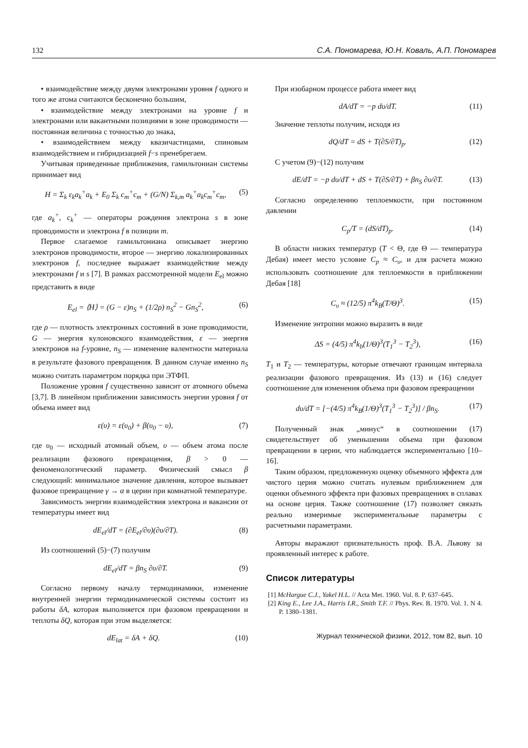132 С.А. Пономарева, Ю.Н. Коваль, А.П. Пономарев
• взаимодействие между двумя электронами уровня f одного и того же атома считаются бесконечно большим,
• взаимодействие между электронами на уровне f и электронами или вакантными позициями в зоне проводимости — постоянная величина с точностью до знака,
• взаимодействием между квазичастицами, спиновым взаимодействием и гибридизацией f−s пренебрегаем.
Учитывая приведенные приближения, гамильтониан системы принимает вид
H = Σ<sub>k</sub> ε<sub>k</sub>a<sub>k</sub><sup>+</sup>a<sub>k</sub> + E<sub>0</sub> Σ<sub>k</sub> c<sub>m</sub><sup>+</sup>c<sub>m</sub> + (G/N) Σ<sub>k,m</sub> a<sub>k</sub><sup>+</sup>a<sub>k</sub>c<sub>m</sub><sup>+</sup>c<sub>m</sub>, (5)
где a<sub>k</sub><sup>+</sup>, c<sub>k</sub><sup>+</sup> — операторы рождения электрона s в зоне проводимости и электрона f в позиции m.
Первое слагаемое гамильтониана описывает энергию электронов проводимости, второе — энергию локализированных электронов f, последнее выражает взаимодействие между электронами f и s [7]. В рамках рассмотренной модели E<sub>el</sub> можно представить в виде
E<sub>el</sub> = ⟨H⟩ = (G − ε)n<sub>S</sub> + (1/2ρ) n<sub>S</sub><sup>2</sup> − Gn<sub>S</sub><sup>2</sup>, (6)
где ρ — плотность электронных состояний в зоне проводимости, G — энергия кулоновского взаимодействия, ε — энергия электронов на f-уровне, n<sub>S</sub> — изменение валентности материала в результате фазового превращения. В данном случае именно n<sub>S</sub> можно считать параметром порядка при ЭТФП.
Положение уровня f существенно зависит от атомного объема [3,7]. В линейном приближении зависимость энергии уровня f от объема имеет вид
ε(υ) = ε(υ<sub>0</sub>) + β(υ<sub>0</sub> − υ), (7)
где υ<sub>0</sub> — исходный атомный объем, υ — объем атома после реализации фазового превращения, β > 0 — феноменологический параметр. Физический смысл β следующий: минимальное значение давления, которое вызывает фазовое превращение γ → α в церии при комнатной температуре.
Зависимость энергии взаимодействия электрона и вакансии от температуры имеет вид
dE<sub>el</sub>/dT = (∂E<sub>el</sub>/∂υ)(∂υ/∂T). (8)
Из соотношений (5)−(7) получим
dE<sub>el</sub>/dT = βn<sub>S</sub> ∂υ/∂T. (9)
Согласно первому началу термодинамики, изменение внутренней энергии термодинамической системы состоит из работы δA, которая выполняется при фазовом превращении и теплоты δQ, которая при этом выделяется:
dE<sub>lat</sub> = δA + δQ. (10)
При изобарном процессе работа имеет вид
dA/dT = −p dυ/dT. (11)
Значение теплоты получим, исходя из
dQ/dT = dS + T(∂S/∂T)<sub>p</sub>. (12)
С учетом (9)−(12) получим
dE/dT = −p dυ/dT + dS + T(∂S/∂T) + βn<sub>S</sub> ∂υ/∂T. (13)
Согласно определению теплоемкости, при постоянном давлении
C<sub>p</sub>/T = (dS/dT)<sub>p</sub>. (14)
В области низких температур (T < Θ, где Θ — температура Дебая) имеет место условие C<sub>p</sub> ≈ C<sub>υ</sub>, и для расчета можно использовать соотношение для теплоемкости в приближении Дебая [18]
C<sub>υ</sub> ≈ (12/5) π<sup>4</sup>k<sub>B</sub>(T/Θ)<sup>3</sup>. (15)
Изменение энтропии можно выразить в виде
ΔS = (4/5) π<sup>4</sup>k<sub>b</sub>(1/Θ)<sup>3</sup>(T<sub>1</sub><sup>3</sup> − T<sub>2</sub><sup>3</sup>), (16)
T<sub>1</sub> и T<sub>2</sub> — температуры, которые отвечают границам интервала реализации фазового превращения. Из (13) и (16) следует соотношение для изменения объема при фазовом превращении
dυ/dT = [−(4/5) π<sup>4</sup>k<sub>B</sub>(1/Θ)<sup>3</sup>(T<sub>1</sub><sup>3</sup> − T<sub>2</sub><sup>3</sup>)] / βn<sub>S</sub>. (17)
Полученный знак „минус“ в соотношении (17) свидетельствует об уменьшении объема при фазовом превращении в церии, что наблюдается экспериментально [10–16].
Таким образом, предложенную оценку объемного эффекта для чистого церия можно считать нулевым приближением для оценки объемного эффекта при фазовых превращениях в сплавах на основе церия. Также соотношение (17) позволяет связать реально измеримые экспериментальные параметры с расчетными параметрами.
Авторы выражают признательность проф. В.А. Львову за проявленный интерес к работе.
Список литературы
[1] McHargue C.J., Yakel H.L. // Acta Met. 1960. Vol. 8. P. 637–645.
[2] King E., Lee J.A., Harris I.R., Smith T.F. // Phys. Rev. B. 1970. Vol. 1. N 4. P. 1380–1381.
Журнал технической физики, 2012, том 82, вып. 10